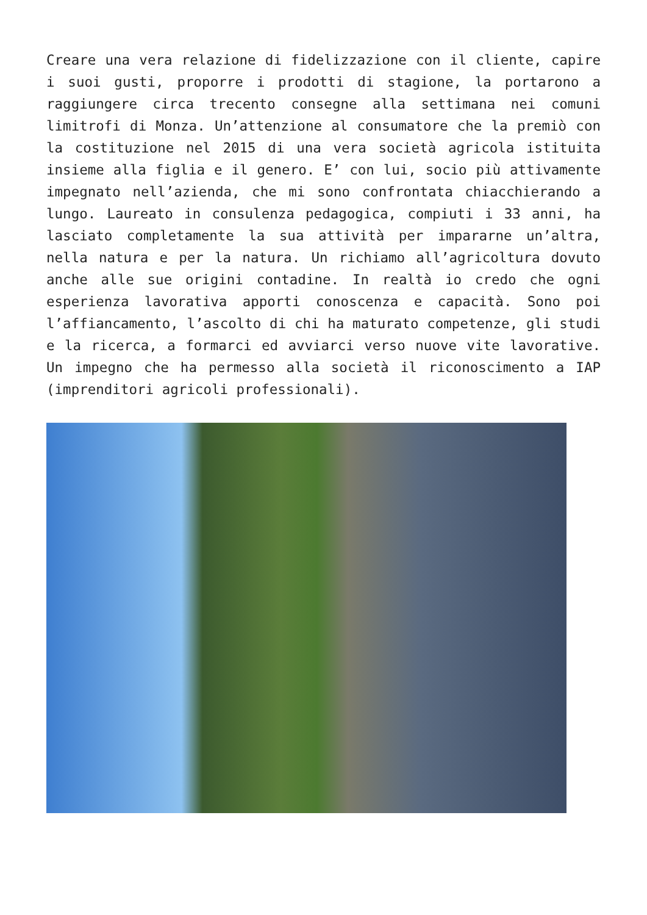Creare una vera relazione di fidelizzazione con il cliente, capire i suoi gusti, proporre i prodotti di stagione, la portarono a raggiungere circa trecento consegne alla settimana nei comuni limitrofi di Monza. Un’attenzione al consumatore che la premiò con la costituzione nel 2015 di una vera società agricola istituita insieme alla figlia e il genero. E’ con lui, socio più attivamente impegnato nell’azienda, che mi sono confrontata chiacchierando a lungo. Laureato in consulenza pedagogica, compiuti i 33 anni, ha lasciato completamente la sua attività per impararne un’altra, nella natura e per la natura. Un richiamo all’agricoltura dovuto anche alle sue origini contadine. In realtà io credo che ogni esperienza lavorativa apporti conoscenza e capacità. Sono poi l’affiancamento, l’ascolto di chi ha maturato competenze, gli studi e la ricerca, a formarci ed avviarci verso nuove vite lavorative. Un impegno che ha permesso alla società il riconoscimento a IAP (imprenditori agricoli professionali).